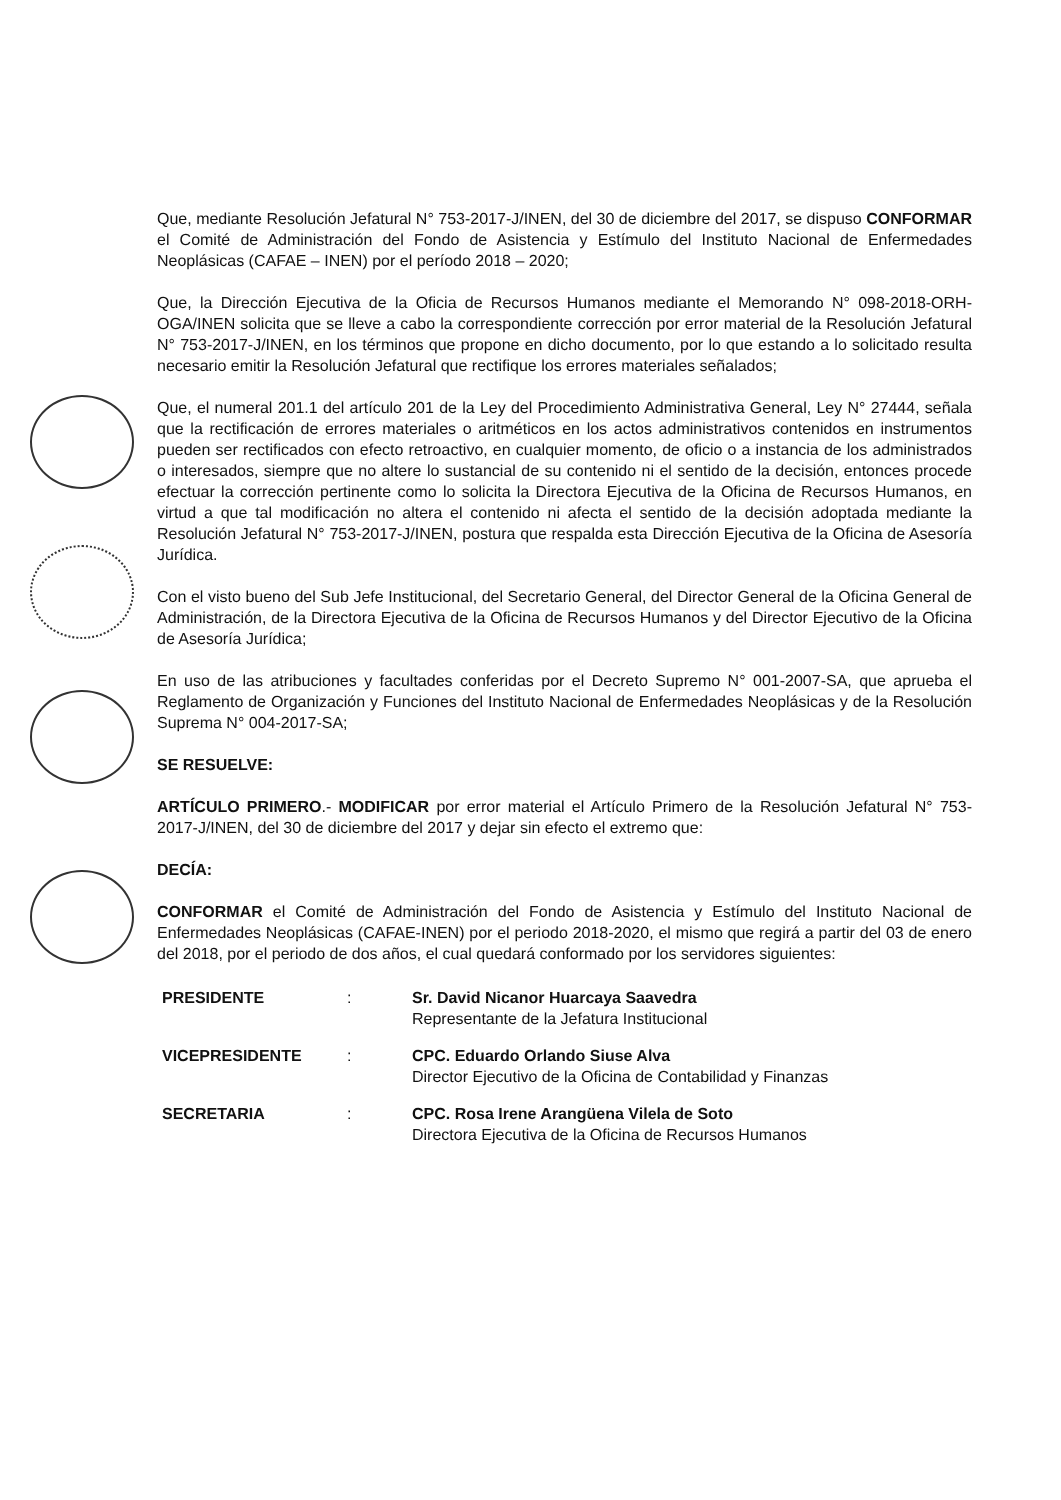Que, mediante Resolución Jefatural N° 753-2017-J/INEN, del 30 de diciembre del 2017, se dispuso CONFORMAR el Comité de Administración del Fondo de Asistencia y Estímulo del Instituto Nacional de Enfermedades Neoplásicas (CAFAE – INEN) por el período 2018 – 2020;
Que, la Dirección Ejecutiva de la Oficia de Recursos Humanos mediante el Memorando N° 098-2018-ORH-OGA/INEN solicita que se lleve a cabo la correspondiente corrección por error material de la Resolución Jefatural N° 753-2017-J/INEN, en los términos que propone en dicho documento, por lo que estando a lo solicitado resulta necesario emitir la Resolución Jefatural que rectifique los errores materiales señalados;
Que, el numeral 201.1 del artículo 201 de la Ley del Procedimiento Administrativa General, Ley N° 27444, señala que la rectificación de errores materiales o aritméticos en los actos administrativos contenidos en instrumentos pueden ser rectificados con efecto retroactivo, en cualquier momento, de oficio o a instancia de los administrados o interesados, siempre que no altere lo sustancial de su contenido ni el sentido de la decisión, entonces procede efectuar la corrección pertinente como lo solicita la Directora Ejecutiva de la Oficina de Recursos Humanos, en virtud a que tal modificación no altera el contenido ni afecta el sentido de la decisión adoptada mediante la Resolución Jefatural N° 753-2017-J/INEN, postura que respalda esta Dirección Ejecutiva de la Oficina de Asesoría Jurídica.
Con el visto bueno del Sub Jefe Institucional, del Secretario General, del Director General de la Oficina General de Administración, de la Directora Ejecutiva de la Oficina de Recursos Humanos y del Director Ejecutivo de la Oficina de Asesoría Jurídica;
En uso de las atribuciones y facultades conferidas por el Decreto Supremo N° 001-2007-SA, que aprueba el Reglamento de Organización y Funciones del Instituto Nacional de Enfermedades Neoplásicas y de la Resolución Suprema N° 004-2017-SA;
SE RESUELVE:
ARTÍCULO PRIMERO.- MODIFICAR por error material el Artículo Primero de la Resolución Jefatural N° 753-2017-J/INEN, del 30 de diciembre del 2017 y dejar sin efecto el extremo que:
DECÍA:
CONFORMAR el Comité de Administración del Fondo de Asistencia y Estímulo del Instituto Nacional de Enfermedades Neoplásicas (CAFAE-INEN) por el periodo 2018-2020, el mismo que regirá a partir del 03 de enero del 2018, por el periodo de dos años, el cual quedará conformado por los servidores siguientes:
| PRESIDENTE | : | Sr. David Nicanor Huarcaya Saavedra Representante de la Jefatura Institucional |
| VICEPRESIDENTE | : | CPC. Eduardo Orlando Siuse Alva Director Ejecutivo de la Oficina de Contabilidad y Finanzas |
| SECRETARIA | : | CPC. Rosa Irene Arangüena Vilela de Soto Directora Ejecutiva de la Oficina de Recursos Humanos |